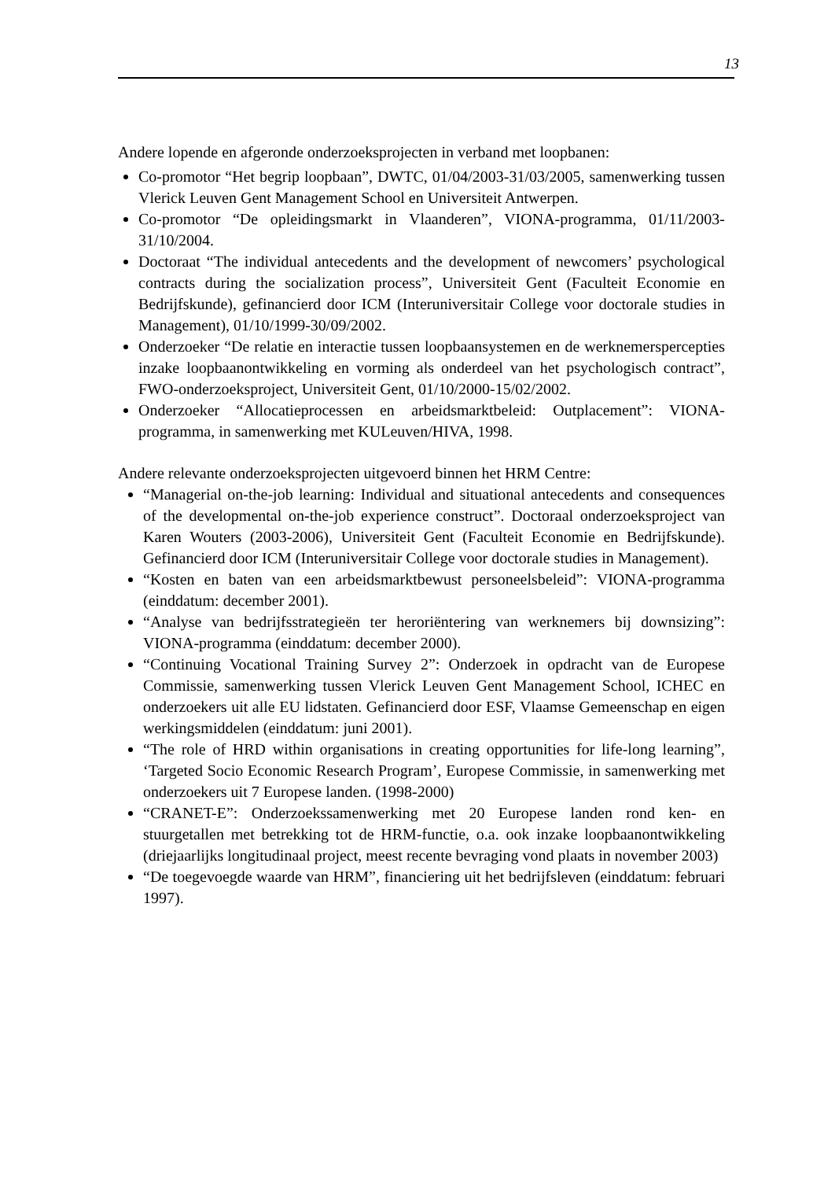13
Andere lopende en afgeronde onderzoeksprojecten in verband met loopbanen:
Co-promotor “Het begrip loopbaan”, DWTC, 01/04/2003-31/03/2005, samenwerking tussen Vlerick Leuven Gent Management School en Universiteit Antwerpen.
Co-promotor “De opleidingsmarkt in Vlaanderen”, VIONA-programma, 01/11/2003-31/10/2004.
Doctoraat “The individual antecedents and the development of newcomers’ psychological contracts during the socialization process”, Universiteit Gent (Faculteit Economie en Bedrijfskunde), gefinancierd door ICM (Interuniversitair College voor doctorale studies in Management), 01/10/1999-30/09/2002.
Onderzoeker “De relatie en interactie tussen loopbaansystemen en de werknemerspercepties inzake loopbaanontwikkeling en vorming als onderdeel van het psychologisch contract”, FWO-onderzoeksproject, Universiteit Gent, 01/10/2000-15/02/2002.
Onderzoeker “Allocatieprocessen en arbeidsmarktbeleid: Outplacement”: VIONA-programma, in samenwerking met KULeuven/HIVA, 1998.
Andere relevante onderzoeksprojecten uitgevoerd binnen het HRM Centre:
“Managerial on-the-job learning: Individual and situational antecedents and consequences of the developmental on-the-job experience construct”. Doctoraal onderzoeksproject van Karen Wouters (2003-2006), Universiteit Gent (Faculteit Economie en Bedrijfskunde). Gefinancierd door ICM (Interuniversitair College voor doctorale studies in Management).
“Kosten en baten van een arbeidsmarktbewust personeelsbeleid”: VIONA-programma (einddatum: december 2001).
“Analyse van bedrijfsstrategieën ter heroriëntering van werknemers bij downsizing”: VIONA-programma (einddatum: december 2000).
“Continuing Vocational Training Survey 2”: Onderzoek in opdracht van de Europese Commissie, samenwerking tussen Vlerick Leuven Gent Management School, ICHEC en onderzoekers uit alle EU lidstaten. Gefinancierd door ESF, Vlaamse Gemeenschap en eigen werkingsmiddelen (einddatum: juni 2001).
“The role of HRD within organisations in creating opportunities for life-long learning”, ‘Targeted Socio Economic Research Program’, Europese Commissie, in samenwerking met onderzoekers uit 7 Europese landen. (1998-2000)
“CRANET-E”: Onderzoekssamenwerking met 20 Europese landen rond ken- en stuurgetallen met betrekking tot de HRM-functie, o.a. ook inzake loopbaanontwikkeling (driejaarlijks longitudinaal project, meest recente bevraging vond plaats in november 2003)
“De toegevoegde waarde van HRM”, financiering uit het bedrijfsleven (einddatum: februari 1997).